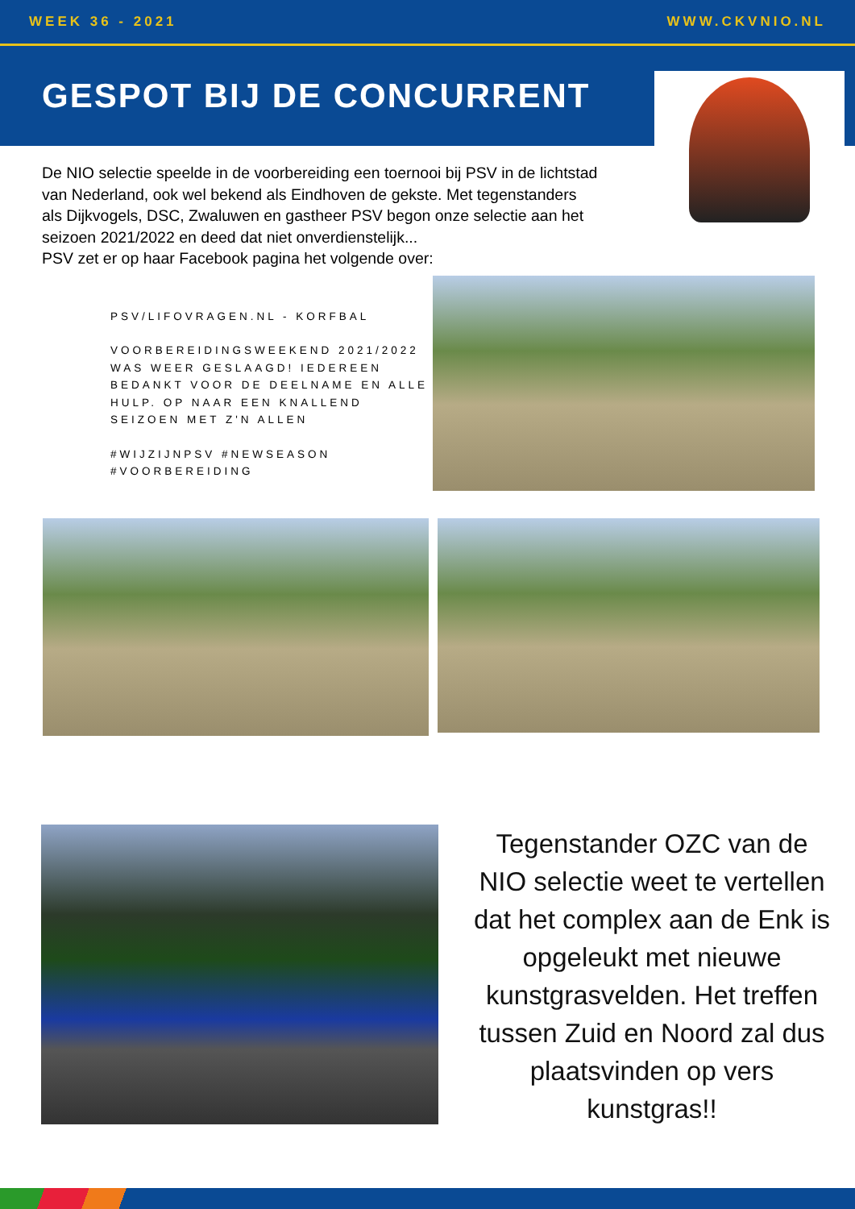WEEK 36 - 2021 WWW.CKVNIO.NL
GESPOT BIJ DE CONCURRENT
De NIO selectie speelde in de voorbereiding een toernooi bij PSV in de lichtstad van Nederland, ook wel bekend als Eindhoven de gekste. Met tegenstanders als Dijkvogels, DSC, Zwaluwen en gastheer PSV begon onze selectie aan het seizoen 2021/2022 en deed dat niet onverdienstelijk...
PSV zet er op haar Facebook pagina het volgende over:
PSV/LIFOVRAGEN.NL - KORFBAL
VOORBEREIDINGSWEEKEND 2021/2022 WAS WEER GESLAAGD! IEDEREEN BEDANKT VOOR DE DEELNAME EN ALLE HULP. OP NAAR EEN KNALLEND SEIZOEN MET Z'N ALLEN
#WIJZIJNPSV #NEWSEASON #VOORBEREIDING
Tegenstander OZC van de NIO selectie weet te vertellen dat het complex aan de Enk is opgeleukt met nieuwe kunstgrasvelden. Het treffen tussen Zuid en Noord zal dus plaatsvinden op vers kunstgras!!